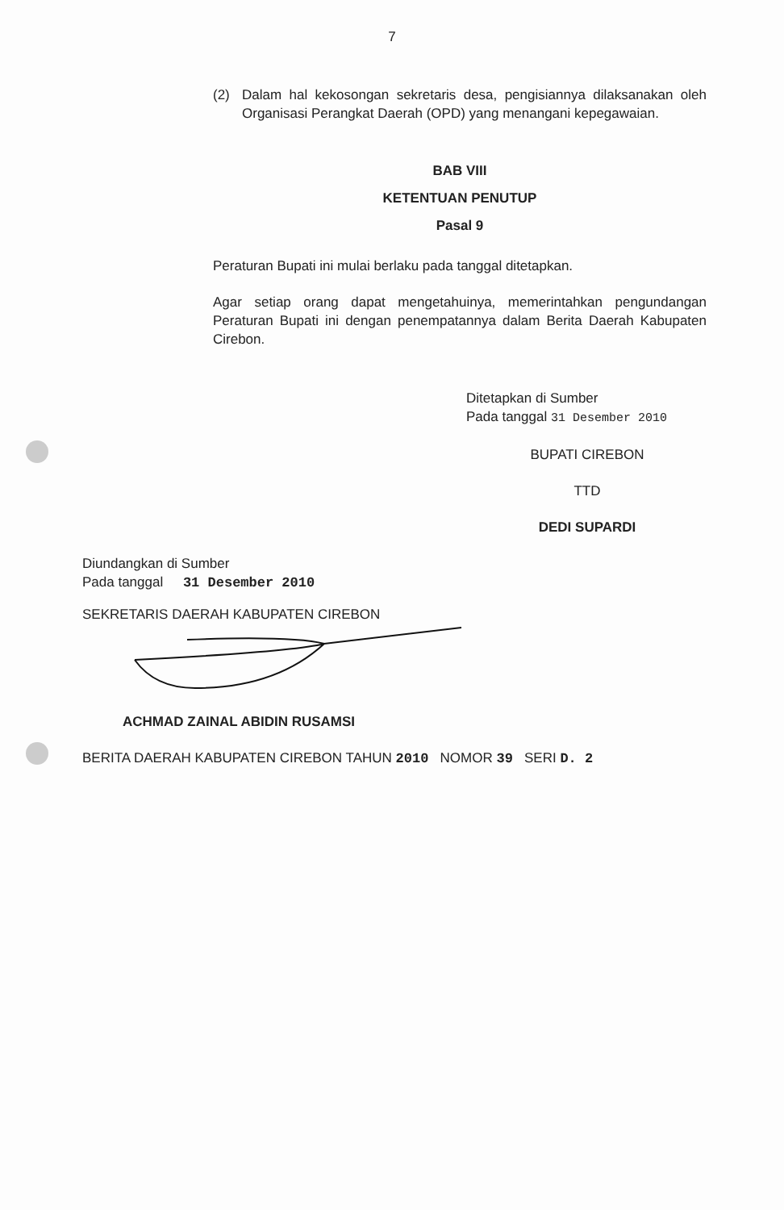7
(2) Dalam hal kekosongan sekretaris desa, pengisiannya dilaksanakan oleh Organisasi Perangkat Daerah (OPD) yang menangani kepegawaian.
BAB VIII
KETENTUAN PENUTUP
Pasal 9
Peraturan Bupati ini mulai berlaku pada tanggal ditetapkan.
Agar setiap orang dapat mengetahuinya, memerintahkan pengundangan Peraturan Bupati ini dengan penempatannya dalam Berita Daerah Kabupaten Cirebon.
Ditetapkan di Sumber
Pada tanggal 31 Desember 2010
BUPATI CIREBON
TTD
DEDI SUPARDI
Diundangkan di Sumber
Pada tanggal 31 Desember 2010
SEKRETARIS DAERAH KABUPATEN CIREBON
ACHMAD ZAINAL ABIDIN RUSAMSI
BERITA DAERAH KABUPATEN CIREBON TAHUN 2010 NOMOR 39 SERI D. 2